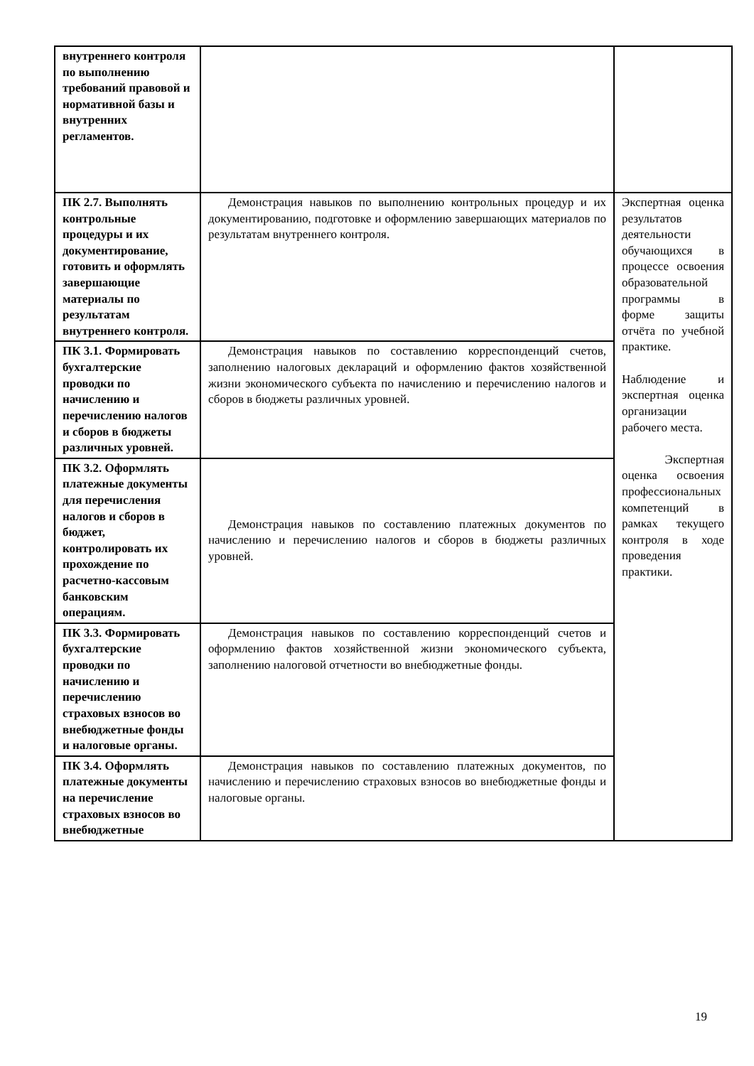| внутреннего контроля по выполнению требований правовой и нормативной базы и внутренних регламентов. | | |
| ПК 2.7. Выполнять контрольные процедуры и их документирование, готовить и оформлять завершающие материалы по результатам внутреннего контроля. | Демонстрация навыков по выполнению контрольных процедур и их документированию, подготовке и оформлению завершающих материалов по результатам внутреннего контроля. | Экспертная оценка результатов деятельности обучающихся в процессе освоения образовательной программы в форме защиты отчёта по учебной практике. Наблюдение и экспертная оценка организации рабочего места. Экспертная оценка освоения профессиональных компетенций в рамках текущего контроля в ходе проведения практики. |
| ПК 3.1. Формировать бухгалтерские проводки по начислению и перечислению налогов и сборов в бюджеты различных уровней. | Демонстрация навыков по составлению корреспонденций счетов, заполнению налоговых деклараций и оформлению фактов хозяйственной жизни экономического субъекта по начислению и перечислению налогов и сборов в бюджеты различных уровней. | |
| ПК 3.2. Оформлять платежные документы для перечисления налогов и сборов в бюджет, контролировать их прохождение по расчетно-кассовым банковским операциям. | Демонстрация навыков по составлению платежных документов по начислению и перечислению налогов и сборов в бюджеты различных уровней. | |
| ПК 3.3. Формировать бухгалтерские проводки по начислению и перечислению страховых взносов во внебюджетные фонды и налоговые органы. | Демонстрация навыков по составлению корреспонденций счетов и оформлению фактов хозяйственной жизни экономического субъекта, заполнению налоговой отчетности во внебюджетные фонды. | |
| ПК 3.4. Оформлять платежные документы на перечисление страховых взносов во внебюджетные | Демонстрация навыков по составлению платежных документов, по начислению и перечислению страховых взносов во внебюджетные фонды и налоговые органы. | |
19